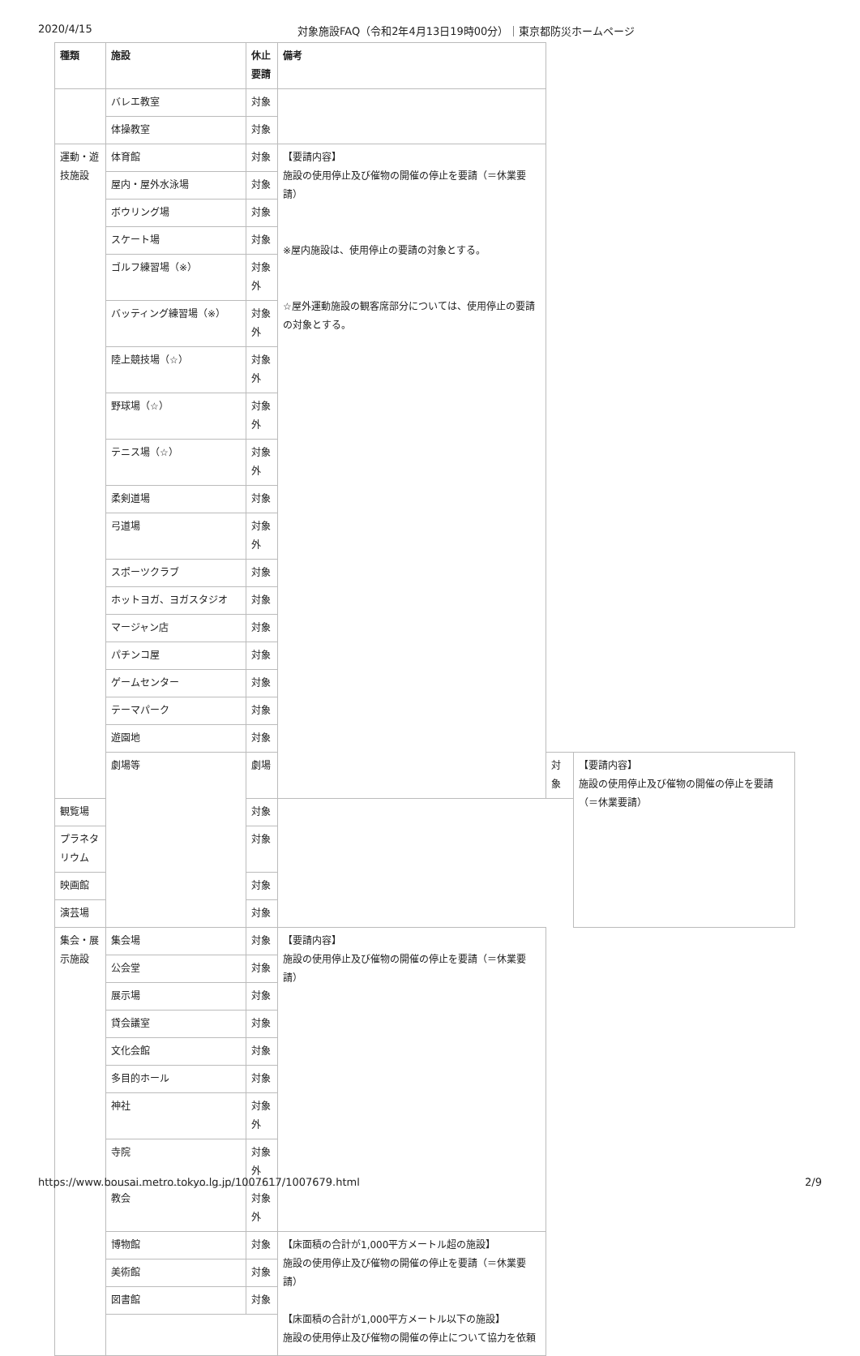2020/4/15 対象施設FAQ（令和2年4月13日19時00分）｜東京都防災ホームページ
| 種類 | 施設 | 休止要請 | 備考 | | |
| --- | --- | --- | --- | --- | --- |
| | バレエ教室 | 対象 | | | |
| | 体操教室 | 対象 | | | |
| 運動・遊技施設 | 体育館 | 対象 | 【要請内容】 施設の使用停止及び催物の開催の停止を要請（＝休業要請） ※屋内施設は、使用停止の要請の対象とする。 ☆屋外運動施設の観客席部分については、使用停止の要請の対象とする。 | | |
| | 屋内・屋外水泳場 | 対象 | | | |
| | ボウリング場 | 対象 | | | |
| | スケート場 | 対象 | | | |
| | ゴルフ練習場（※） | 対象外 | | | |
| | バッティング練習場（※） | 対象外 | | | |
| | 陸上競技場（☆） | 対象外 | | | |
| | 野球場（☆） | 対象外 | | | |
| | テニス場（☆） | 対象外 | | | |
| | 柔剣道場 | 対象 | | | |
| | 弓道場 | 対象外 | | | |
| | スポーツクラブ | 対象 | | | |
| | ホットヨガ、ヨガスタジオ | 対象 | | | |
| | マージャン店 | 対象 | | | |
| | パチンコ屋 | 対象 | | | |
| | ゲームセンター | 対象 | | | |
| | テーマパーク | 対象 | | | |
| | 遊園地 | 対象 | | | |
| | 劇場等 | 劇場 | | 対象 | 【要請内容】 施設の使用停止及び催物の開催の停止を要請（＝休業要請） |
| 観覧場 | | 対象 | | | |
| プラネタリウム | | 対象 | | | |
| 映画館 | | 対象 | | | |
| 演芸場 | | 対象 | | | |
| 集会・展示施設 | 集会場 | 対象 | 【要請内容】 施設の使用停止及び催物の開催の停止を要請（＝休業要請） | | |
| | 公会堂 | 対象 | | | |
| | 展示場 | 対象 | | | |
| | 貸会議室 | 対象 | | | |
| | 文化会館 | 対象 | | | |
| | 多目的ホール | 対象 | | | |
| | 神社 | 対象外 | | | |
| | 寺院 | 対象外 | | | |
| | 教会 | 対象外 | | | |
| | 博物館 | 対象 | 【床面積の合計が1,000平方メートル超の施設】 施設の使用停止及び催物の開催の停止を要請（＝休業要請） 【床面積の合計が1,000平方メートル以下の施設】 施設の使用停止及び催物の開催の停止について協力を依頼 | | |
| | 美術館 | 対象 | | | |
| | 図書館 | 対象 | | | |
https://www.bousai.metro.tokyo.lg.jp/1007617/1007679.html 2/9